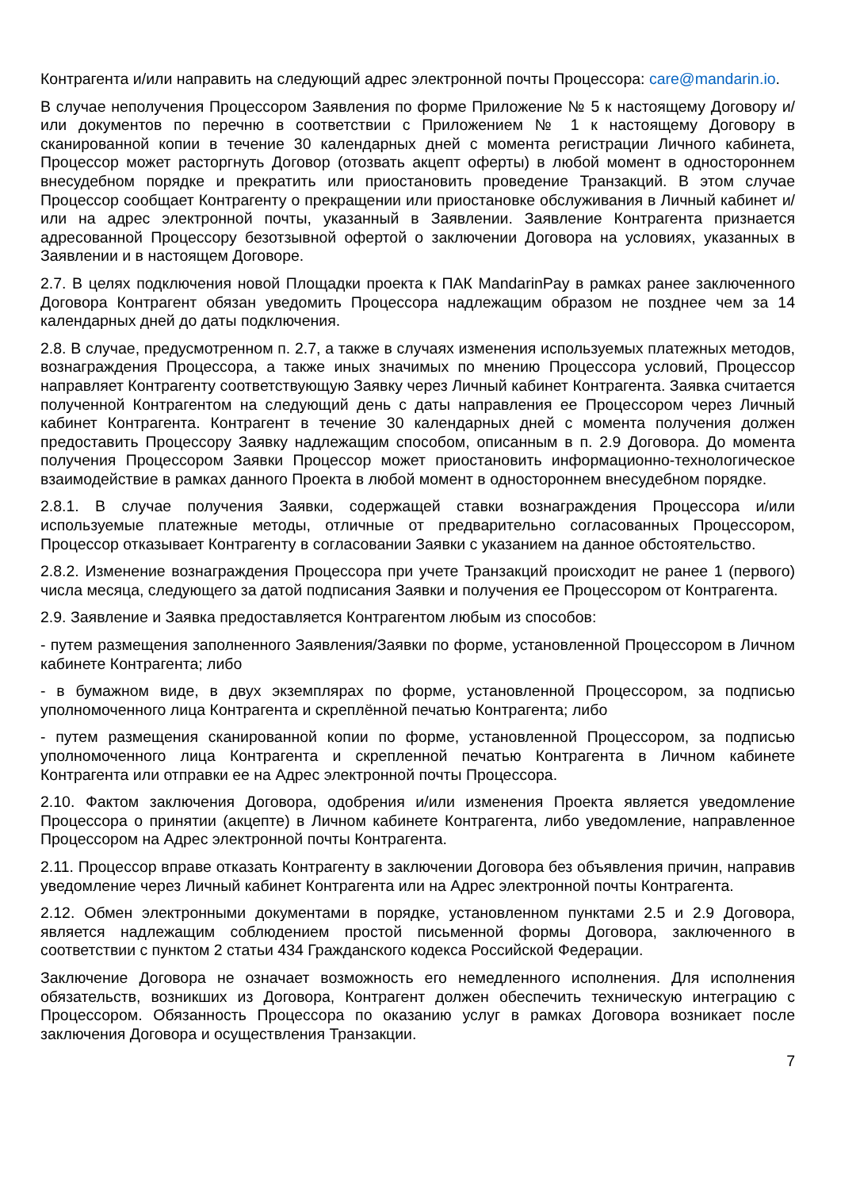Контрагента и/или направить на следующий адрес электронной почты Процессора: care@mandarin.io.
В случае неполучения Процессором Заявления по форме Приложение № 5 к настоящему Договору и/или документов по перечню в соответствии с Приложением № 1 к настоящему Договору в сканированной копии в течение 30 календарных дней с момента регистрации Личного кабинета, Процессор может расторгнуть Договор (отозвать акцепт оферты) в любой момент в одностороннем внесудебном порядке и прекратить или приостановить проведение Транзакций. В этом случае Процессор сообщает Контрагенту о прекращении или приостановке обслуживания в Личный кабинет и/или на адрес электронной почты, указанный в Заявлении. Заявление Контрагента признается адресованной Процессору безотзывной офертой о заключении Договора на условиях, указанных в Заявлении и в настоящем Договоре.
2.7. В целях подключения новой Площадки проекта к ПАК MandarinPay в рамках ранее заключенного Договора Контрагент обязан уведомить Процессора надлежащим образом не позднее чем за 14 календарных дней до даты подключения.
2.8. В случае, предусмотренном п. 2.7, а также в случаях изменения используемых платежных методов, вознаграждения Процессора, а также иных значимых по мнению Процессора условий, Процессор направляет Контрагенту соответствующую Заявку через Личный кабинет Контрагента. Заявка считается полученной Контрагентом на следующий день с даты направления ее Процессором через Личный кабинет Контрагента. Контрагент в течение 30 календарных дней с момента получения должен предоставить Процессору Заявку надлежащим способом, описанным в п. 2.9 Договора. До момента получения Процессором Заявки Процессор может приостановить информационно-технологическое взаимодействие в рамках данного Проекта в любой момент в одностороннем внесудебном порядке.
2.8.1. В случае получения Заявки, содержащей ставки вознаграждения Процессора и/или используемые платежные методы, отличные от предварительно согласованных Процессором, Процессор отказывает Контрагенту в согласовании Заявки с указанием на данное обстоятельство.
2.8.2. Изменение вознаграждения Процессора при учете Транзакций происходит не ранее 1 (первого) числа месяца, следующего за датой подписания Заявки и получения ее Процессором от Контрагента.
2.9. Заявление и Заявка предоставляется Контрагентом любым из способов:
- путем размещения заполненного Заявления/Заявки по форме, установленной Процессором в Личном кабинете Контрагента; либо
- в бумажном виде, в двух экземплярах по форме, установленной Процессором, за подписью уполномоченного лица Контрагента и скреплённой печатью Контрагента; либо
- путем размещения сканированной копии по форме, установленной Процессором, за подписью уполномоченного лица Контрагента и скрепленной печатью Контрагента в Личном кабинете Контрагента или отправки ее на Адрес электронной почты Процессора.
2.10. Фактом заключения Договора, одобрения и/или изменения Проекта является уведомление Процессора о принятии (акцепте) в Личном кабинете Контрагента, либо уведомление, направленное Процессором на Адрес электронной почты Контрагента.
2.11. Процессор вправе отказать Контрагенту в заключении Договора без объявления причин, направив уведомление через Личный кабинет Контрагента или на Адрес электронной почты Контрагента.
2.12. Обмен электронными документами в порядке, установленном пунктами 2.5 и 2.9 Договора, является надлежащим соблюдением простой письменной формы Договора, заключенного в соответствии с пунктом 2 статьи 434 Гражданского кодекса Российской Федерации.
Заключение Договора не означает возможность его немедленного исполнения. Для исполнения обязательств, возникших из Договора, Контрагент должен обеспечить техническую интеграцию с Процессором. Обязанность Процессора по оказанию услуг в рамках Договора возникает после заключения Договора и осуществления Транзакции.
7